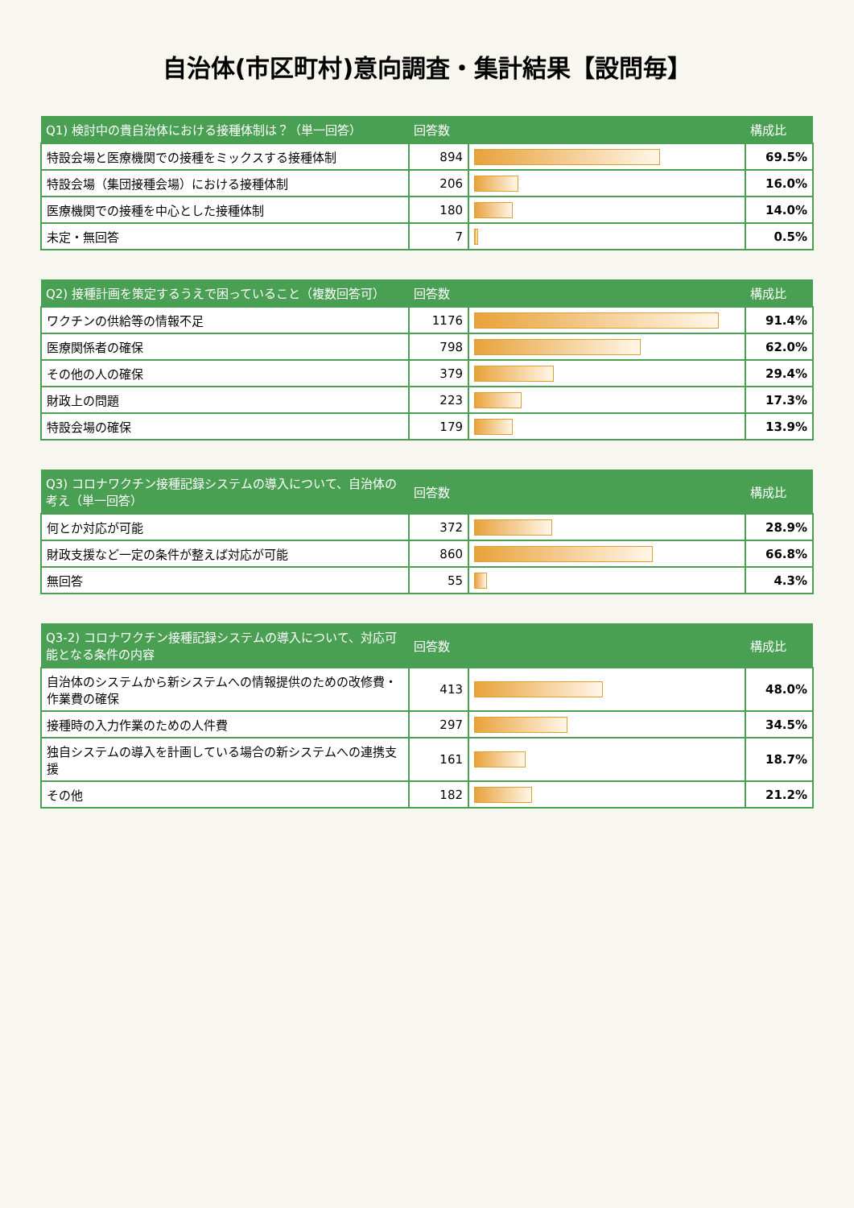自治体(市区町村)意向調査・集計結果【設問毎】
| Q1) 検討中の貴自治体における接種体制は？（単一回答） | 回答数 | | 構成比 |
| --- | --- | --- | --- |
| 特設会場と医療機関での接種をミックスする接種体制 | 894 | | 69.5% |
| 特設会場（集団接種会場）における接種体制 | 206 | | 16.0% |
| 医療機関での接種を中心とした接種体制 | 180 | | 14.0% |
| 未定・無回答 | 7 | | 0.5% |
| Q2) 接種計画を策定するうえで困っていること（複数回答可） | 回答数 | | 構成比 |
| --- | --- | --- | --- |
| ワクチンの供給等の情報不足 | 1176 | | 91.4% |
| 医療関係者の確保 | 798 | | 62.0% |
| その他の人の確保 | 379 | | 29.4% |
| 財政上の問題 | 223 | | 17.3% |
| 特設会場の確保 | 179 | | 13.9% |
| Q3) コロナワクチン接種記録システムの導入について、自治体の考え（単一回答） | 回答数 | | 構成比 |
| --- | --- | --- | --- |
| 何とか対応が可能 | 372 | | 28.9% |
| 財政支援など一定の条件が整えば対応が可能 | 860 | | 66.8% |
| 無回答 | 55 | | 4.3% |
| Q3-2) コロナワクチン接種記録システムの導入について、対応可能となる条件の内容 | 回答数 | | 構成比 |
| --- | --- | --- | --- |
| 自治体のシステムから新システムへの情報提供のための改修費・作業費の確保 | 413 | | 48.0% |
| 接種時の入力作業のための人件費 | 297 | | 34.5% |
| 独自システムの導入を計画している場合の新システムへの連携支援 | 161 | | 18.7% |
| その他 | 182 | | 21.2% |